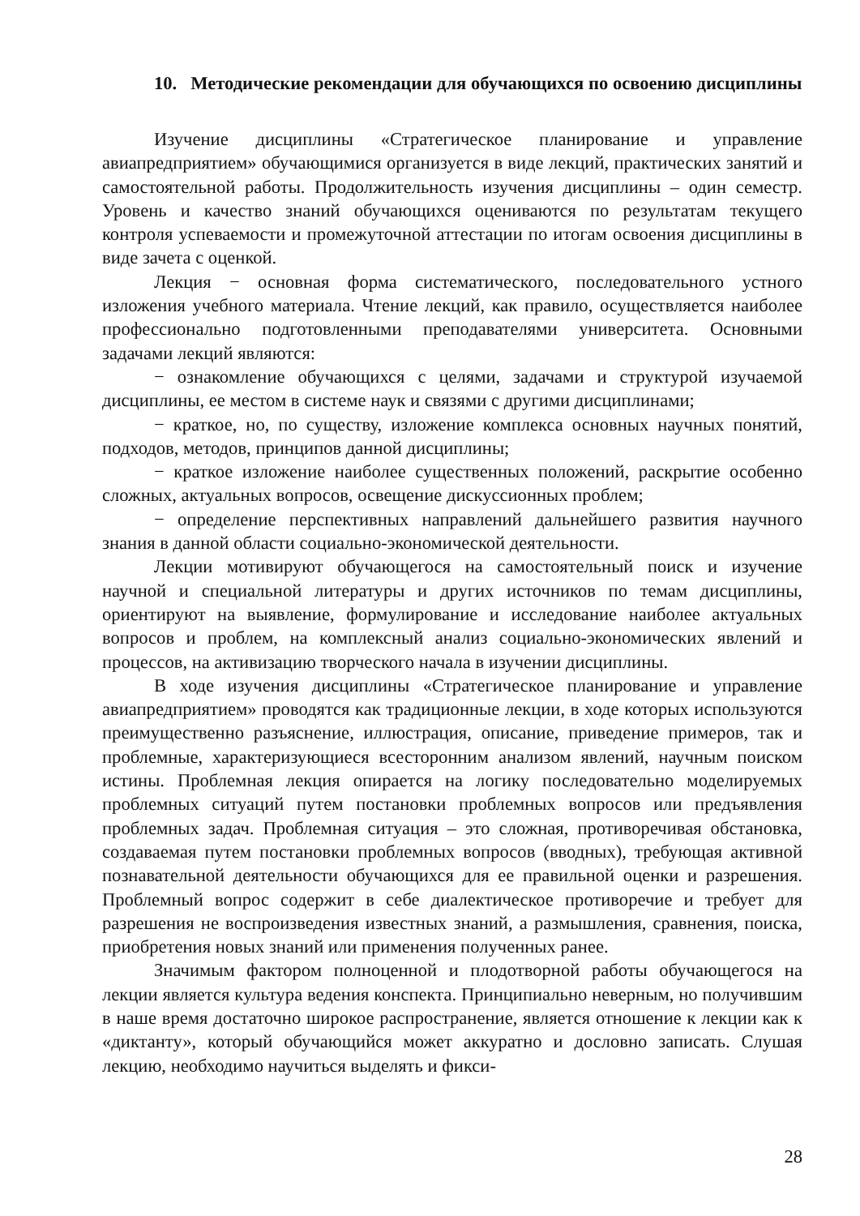10. Методические рекомендации для обучающихся по освоению дисциплины
Изучение дисциплины «Стратегическое планирование и управление авиапредприятием» обучающимися организуется в виде лекций, практических занятий и самостоятельной работы. Продолжительность изучения дисциплины – один семестр. Уровень и качество знаний обучающихся оцениваются по результатам текущего контроля успеваемости и промежуточной аттестации по итогам освоения дисциплины в виде зачета с оценкой.
Лекция − основная форма систематического, последовательного устного изложения учебного материала. Чтение лекций, как правило, осуществляется наиболее профессионально подготовленными преподавателями университета. Основными задачами лекций являются:
− ознакомление обучающихся с целями, задачами и структурой изучаемой дисциплины, ее местом в системе наук и связями с другими дисциплинами;
− краткое, но, по существу, изложение комплекса основных научных понятий, подходов, методов, принципов данной дисциплины;
− краткое изложение наиболее существенных положений, раскрытие особенно сложных, актуальных вопросов, освещение дискуссионных проблем;
− определение перспективных направлений дальнейшего развития научного знания в данной области социально-экономической деятельности.
Лекции мотивируют обучающегося на самостоятельный поиск и изучение научной и специальной литературы и других источников по темам дисциплины, ориентируют на выявление, формулирование и исследование наиболее актуальных вопросов и проблем, на комплексный анализ социально-экономических явлений и процессов, на активизацию творческого начала в изучении дисциплины.
В ходе изучения дисциплины «Стратегическое планирование и управление авиапредприятием» проводятся как традиционные лекции, в ходе которых используются преимущественно разъяснение, иллюстрация, описание, приведение примеров, так и проблемные, характеризующиеся всесторонним анализом явлений, научным поиском истины. Проблемная лекция опирается на логику последовательно моделируемых проблемных ситуаций путем постановки проблемных вопросов или предъявления проблемных задач. Проблемная ситуация – это сложная, противоречивая обстановка, создаваемая путем постановки проблемных вопросов (вводных), требующая активной познавательной деятельности обучающихся для ее правильной оценки и разрешения. Проблемный вопрос содержит в себе диалектическое противоречие и требует для разрешения не воспроизведения известных знаний, а размышления, сравнения, поиска, приобретения новых знаний или применения полученных ранее.
Значимым фактором полноценной и плодотворной работы обучающегося на лекции является культура ведения конспекта. Принципиально неверным, но получившим в наше время достаточно широкое распространение, является отношение к лекции как к «диктанту», который обучающийся может аккуратно и дословно записать. Слушая лекцию, необходимо научиться выделять и фикси-
28